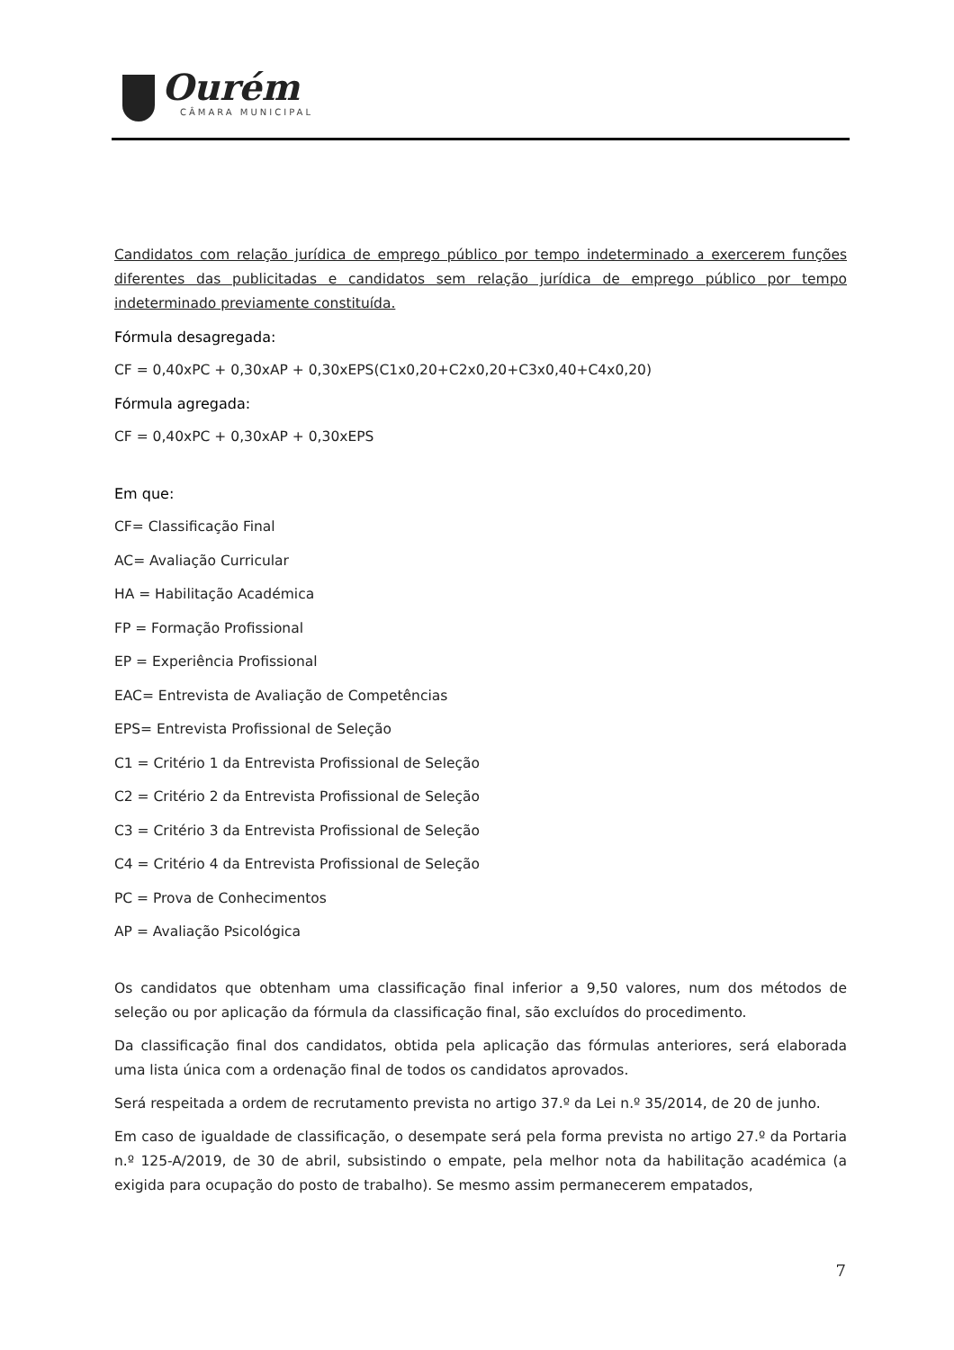Ourém
CÂMARA MUNICIPAL
Candidatos com relação jurídica de emprego público por tempo indeterminado a exercerem funções diferentes das publicitadas e candidatos sem relação jurídica de emprego público por tempo indeterminado previamente constituída.
Fórmula desagregada:
CF = 0,40xPC + 0,30xAP + 0,30xEPS(C1x0,20+C2x0,20+C3x0,40+C4x0,20)
Fórmula agregada:
CF = 0,40xPC + 0,30xAP + 0,30xEPS
Em que:
CF= Classificação Final
AC= Avaliação Curricular
HA = Habilitação Académica
FP = Formação Profissional
EP = Experiência Profissional
EAC= Entrevista de Avaliação de Competências
EPS= Entrevista Profissional de Seleção
C1 = Critério 1 da Entrevista Profissional de Seleção
C2 = Critério 2 da Entrevista Profissional de Seleção
C3 = Critério 3 da Entrevista Profissional de Seleção
C4 = Critério 4 da Entrevista Profissional de Seleção
PC = Prova de Conhecimentos
AP = Avaliação Psicológica
Os candidatos que obtenham uma classificação final inferior a 9,50 valores, num dos métodos de seleção ou por aplicação da fórmula da classificação final, são excluídos do procedimento.
Da classificação final dos candidatos, obtida pela aplicação das fórmulas anteriores, será elaborada uma lista única com a ordenação final de todos os candidatos aprovados.
Será respeitada a ordem de recrutamento prevista no artigo 37.º da Lei n.º 35/2014, de 20 de junho.
Em caso de igualdade de classificação, o desempate será pela forma prevista no artigo 27.º da Portaria n.º 125-A/2019, de 30 de abril, subsistindo o empate, pela melhor nota da habilitação académica (a exigida para ocupação do posto de trabalho). Se mesmo assim permanecerem empatados,
7